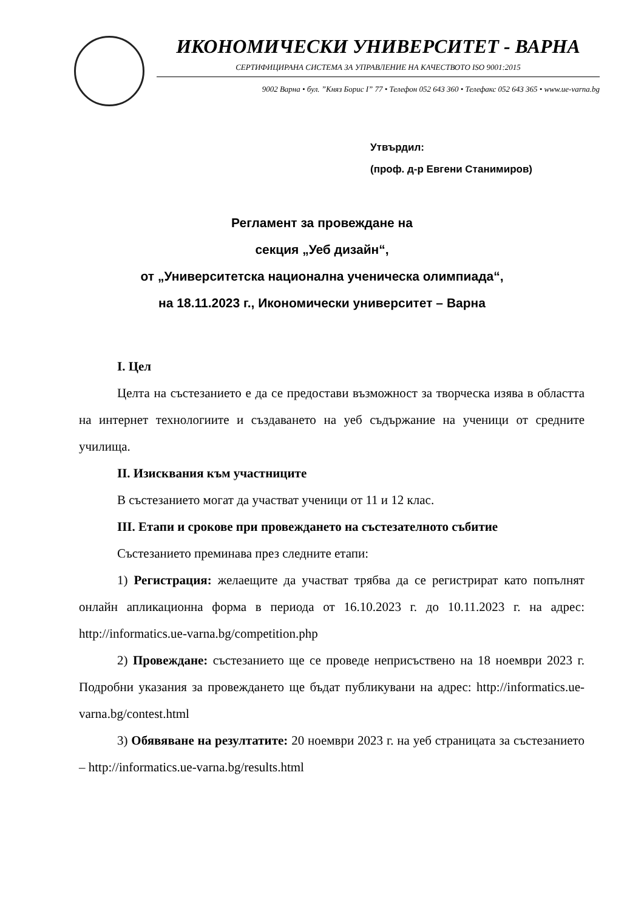ИКОНОМИЧЕСКИ УНИВЕРСИТЕТ - ВАРНА
СЕРТИФИЦИРАНА СИСТЕМА ЗА УПРАВЛЕНИЕ НА КАЧЕСТВОТО ISO 9001:2015
9002 Варна • бул. ”Княз Борис I” 77 • Телефон 052 643 360 • Телефакс 052 643 365 • www.ue-varna.bg
Утвърдил:
(проф. д-р Евгени Станимиров)
Регламент за провеждане на
секция „Уеб дизайн“,
от „Университетска национална ученическа олимпиада“,
на 18.11.2023 г., Икономически университет – Варна
I. Цел
Целта на състезанието е да се предостави възможност за творческа изява в областта на интернет технологиите и създаването на уеб съдържание на ученици от средните училища.
II. Изисквания към участниците
В състезанието могат да участват ученици от 11 и 12 клас.
III. Етапи и срокове при провеждането на състезателното събитие
Състезанието преминава през следните етапи:
1) Регистрация: желаещите да участват трябва да се регистрират като попълнят онлайн апликационна форма в периода от 16.10.2023 г. до 10.11.2023 г. на адрес: http://informatics.ue-varna.bg/competition.php
2) Провеждане: състезанието ще се проведе неприсъствено на 18 ноември 2023 г. Подробни указания за провеждането ще бъдат публикувани на адрес: http://informatics.ue-varna.bg/contest.html
3) Обявяване на резултатите: 20 ноември 2023 г. на уеб страницата за състезанието – http://informatics.ue-varna.bg/results.html